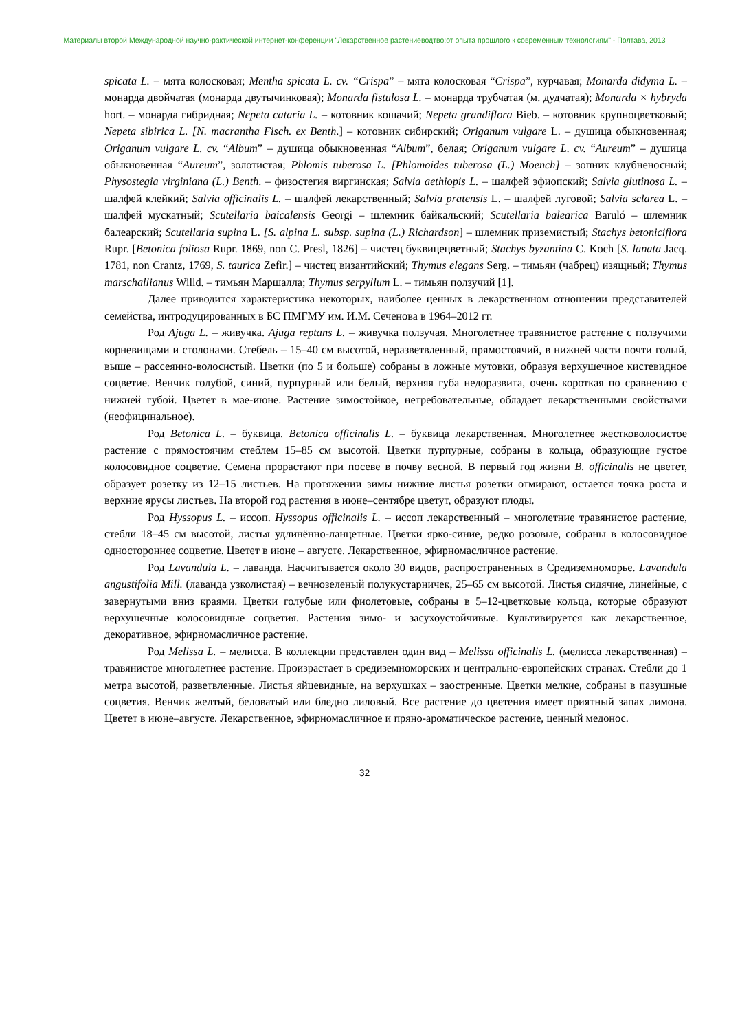Материалы второй Международной научно-рактической интернет-конференции "Лекарственное растениеводтво:от опыта прошлого к современным технологиям" - Полтава, 2013
spicata L. – мята колосковая; Mentha spicata L. cv. “Crispa” – мята колосковая “Crispa”, курчавая; Monarda didyma L. – монарда двойчатая (монарда двутычинковая); Monarda fistulosa L. – монарда трубчатая (м. дудчатая); Monarda × hybryda hort. – монарда гибридная; Nepeta cataria L. – котовник кошачий; Nepeta grandiflora Bieb. – котовник крупноцветковый; Nepeta sibirica L. [N. macrantha Fisch. ex Benth.] – котовник сибирский; Origanum vulgare L. – душица обыкновенная; Origanum vulgare L. cv. “Album” – душица обыкновенная “Album”, белая; Origanum vulgare L. cv. “Aureum” – душица обыкновенная “Aureum”, золотистая; Phlomis tuberosa L. [Phlomoides tuberosa (L.) Moench] – зопник клубненосный; Physostegia virginiana (L.) Benth. – физостегия виргинская; Salvia aethiopis L. – шалфей эфиопский; Salvia glutinosa L. – шалфей клейкий; Salvia officinalis L. – шалфей лекарственный; Salvia pratensis L. – шалфей луговой; Salvia sclarea L. – шалфей мускатный; Scutellaria baicalensis Georgi – шлемник байкальский; Scutellaria balearica Baruló – шлемник балеарский; Scutellaria supina L. [S. alpina L. subsp. supina (L.) Richardson] – шлемник приземистый; Stachys betoniciflora Rupr. [Betonica foliosa Rupr. 1869, non C. Presl, 1826] – чистец буквицецветный; Stachys byzantina C. Koch [S. lanata Jacq. 1781, non Crantz, 1769, S. taurica Zefir.] – чистец византийский; Thymus elegans Serg. – тимьян (чабрец) изящный; Thymus marschallianus Willd. – тимьян Маршалла; Thymus serpyllum L. – тимьян ползучий [1].
Далее приводится характеристика некоторых, наиболее ценных в лекарственном отношении представителей семейства, интродуцированных в БС ПМГМУ им. И.М. Сеченова в 1964–2012 гг.
Род Ajuga L. – живучка. Ajuga reptans L. – живучка ползучая. Многолетнее травянистое растение с ползучими корневищами и столонами. Стебель – 15–40 см высотой, неразветвленный, прямостоячий, в нижней части почти голый, выше – рассеянно-волосистый. Цветки (по 5 и больше) собраны в ложные мутовки, образуя верхушечное кистевидное соцветие. Венчик голубой, синий, пурпурный или белый, верхняя губа недоразвита, очень короткая по сравнению с нижней губой. Цветет в мае-июне. Растение зимостойкое, нетребовательные, обладает лекарственными свойствами (неофицинальное).
Род Betonica L. – буквица. Betonica officinalis L. – буквица лекарственная. Многолетнее жестковолосистое растение с прямостоячим стеблем 15–85 см высотой. Цветки пурпурные, собраны в кольца, образующие густое колосовидное соцветие. Семена прорастают при посеве в почву весной. В первый год жизни B. officinalis не цветет, образует розетку из 12–15 листьев. На протяжении зимы нижние листья розетки отмирают, остается точка роста и верхние ярусы листьев. На второй год растения в июне–сентябре цветут, образуют плоды.
Род Hyssopus L. – иссоп. Hyssopus officinalis L. – иссоп лекарственный – многолетние травянистое растение, стебли 18–45 см высотой, листья удлинённо-ланцетные. Цветки ярко-синие, редко розовые, собраны в колосовидное одностороннее соцветие. Цветет в июне – августе. Лекарственное, эфирномасличное растение.
Род Lavandula L. – лаванда. Насчитывается около 30 видов, распространенных в Средиземноморье. Lavandula angustifolia Mill. (лаванда узколистая) – вечнозеленый полукустарничек, 25–65 см высотой. Листья сидячие, линейные, с завернутыми вниз краями. Цветки голубые или фиолетовые, собраны в 5–12-цветковые кольца, которые образуют верхушечные колосовидные соцветия. Растения зимо- и засухоустойчивые. Культивируется как лекарственное, декоративное, эфирномасличное растение.
Род Melissa L. – мелисса. В коллекции представлен один вид – Melissa officinalis L. (мелисса лекарственная) – травянистое многолетнее растение. Произрастает в средиземноморских и центрально-европейских странах. Стебли до 1 метра высотой, разветвленные. Листья яйцевидные, на верхушках – заостренные. Цветки мелкие, собраны в пазушные соцветия. Венчик желтый, беловатый или бледно лиловый. Все растение до цветения имеет приятный запах лимона. Цветет в июне–августе. Лекарственное, эфирномасличное и пряно-ароматическое растение, ценный медонос.
32